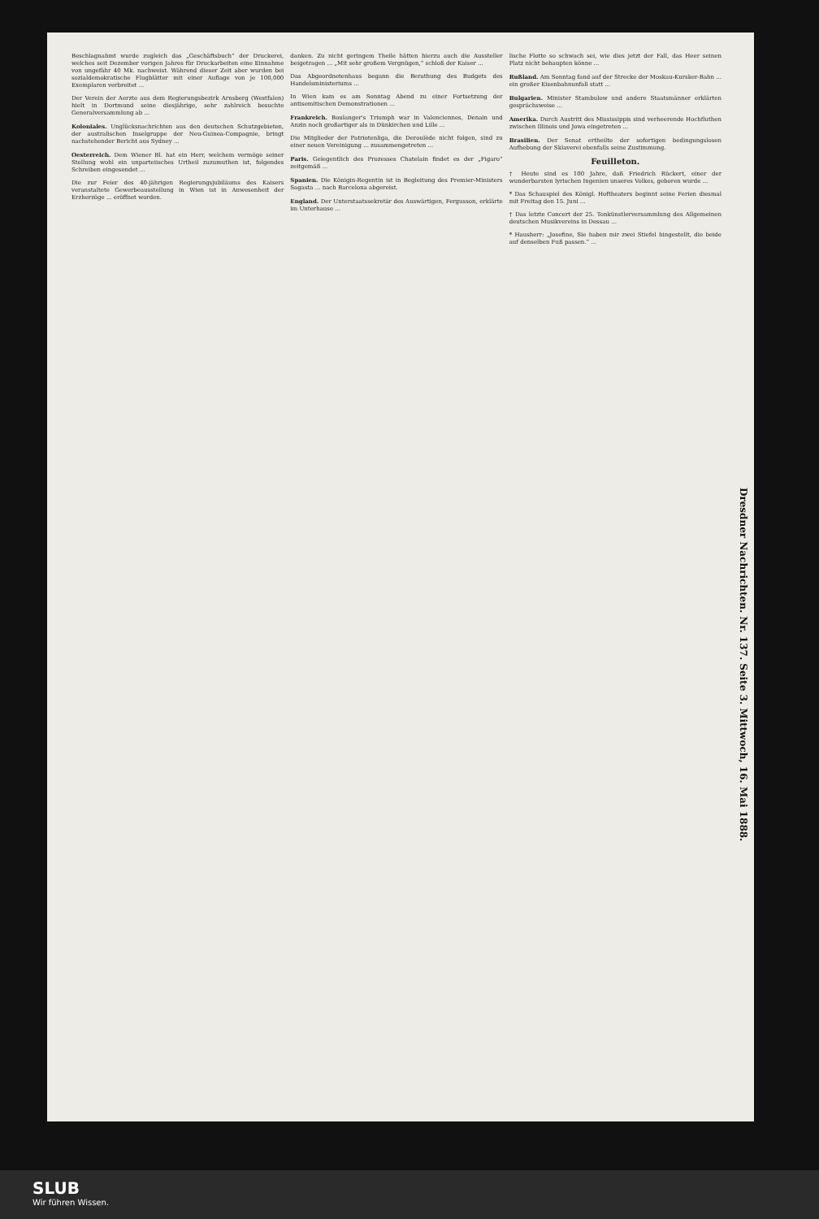Beschlagnahmt wurde zugleich das „Geschäftsbuch“ der Druckerei, welches seit Dezember vorigen Jahres für Druckarbeiten eine Einnahme von ungefähr 40 Mk. nachweist. Während dieser Zeit aber wurden bei sozialdemokratische Flugblätter mit einer Auflage von je 100,000 Exemplaren verbreitet ...
Der Verein der Aerzte aus dem Regierungsbezirk Arnsberg (Westfalen) hielt in Dortmund seine diesjährige, sehr zahlreich besuchte Generalversammlung ab ...
Koloniales. Unglücksnachrichten aus den deutschen Schutzgebieten, der australischen Inselgruppe der Neu-Guinea-Compagnie, bringt nachstehender Bericht aus Sydney ...
Oesterreich. Dem Wiener Bl. hat ein Herr, welchem vermöge seiner Stellung wohl ein unparteiisches Urtheil zuzumuthen ist, folgendes Schreiben eingesendet ...
Die zur Feier des 40-jährigen Regierungsjubiläums des Kaisers veranstaltete Gewerbeausstellung in Wien ist in Anwesenheit der Erzherzöge ... eröffnet worden.
danken. Zu nicht geringem Theile hätten hierzu auch die Aussteller beigetragen ... „Mit sehr großem Vergnügen,“ schloß der Kaiser ...
Das Abgeordnetenhaus begann die Berathung des Budgets des Handelsministeriums ...
In Wien kam es am Sonntag Abend zu einer Fortsetzung der antisemitischen Demonstrationen ...
Frankreich. Boulanger's Triumph war in Valenciennes, Denain und Anzin noch großartiger als in Dünkirchen und Lille ...
Die Mitglieder der Patriotenliga, die Deroulède nicht folgen, sind zu einer neuen Vereinigung ... zusammengetreten ...
Paris. Gelegentlich des Prozesses Chatelain findet es der „Figaro“ zeitgemäß ...
Spanien. Die Königin-Regentin ist in Begleitung des Premier-Ministers Sagasta ... nach Barcelona abgereist.
England. Der Unterstaatssekretär des Auswärtigen, Fergusson, erklärte im Unterhause ...
lische Flotte so schwach sei, wie dies jetzt der Fall, das Heer seinen Platz nicht behaupten könne ...
Rußland. Am Sonntag fand auf der Strecke der Moskau-Kursker-Bahn ... ein großer Eisenbahnunfall statt ...
Bulgarien. Minister Stambulow und andere Staatsmänner erklärten gesprächsweise ...
Amerika. Durch Austritt des Mississippis sind verheerende Hochfluthen zwischen Illinois und Jowa eingetreten ...
Brasilien. Der Senat ertheilte der sofortigen bedingungslosen Aufhebung der Sklaverei ebenfalls seine Zustimmung.
Feuilleton.
† Heute sind es 100 Jahre, daß Friedrich Rückert, einer der wunderbarsten lyrischen Ingenien unseres Volkes, geboren wurde ...
* Das Schauspiel des Königl. Hoftheaters beginnt seine Ferien diesmal mit Freitag den 15. Juni ...
† Das letzte Concert der 25. Tonkünstlerversammlung des Allgemeinen deutschen Musikvereins in Dessau ...
* Hausherr: „Josefine, Sie haben mir zwei Stiefel hingestellt, die beide auf denselben Fuß passen.“ ...
Dresdner Nachrichten. Nr. 137. Seite 3. Mittwoch, 16. Mai 1888.
SLUB
Wir führen Wissen.